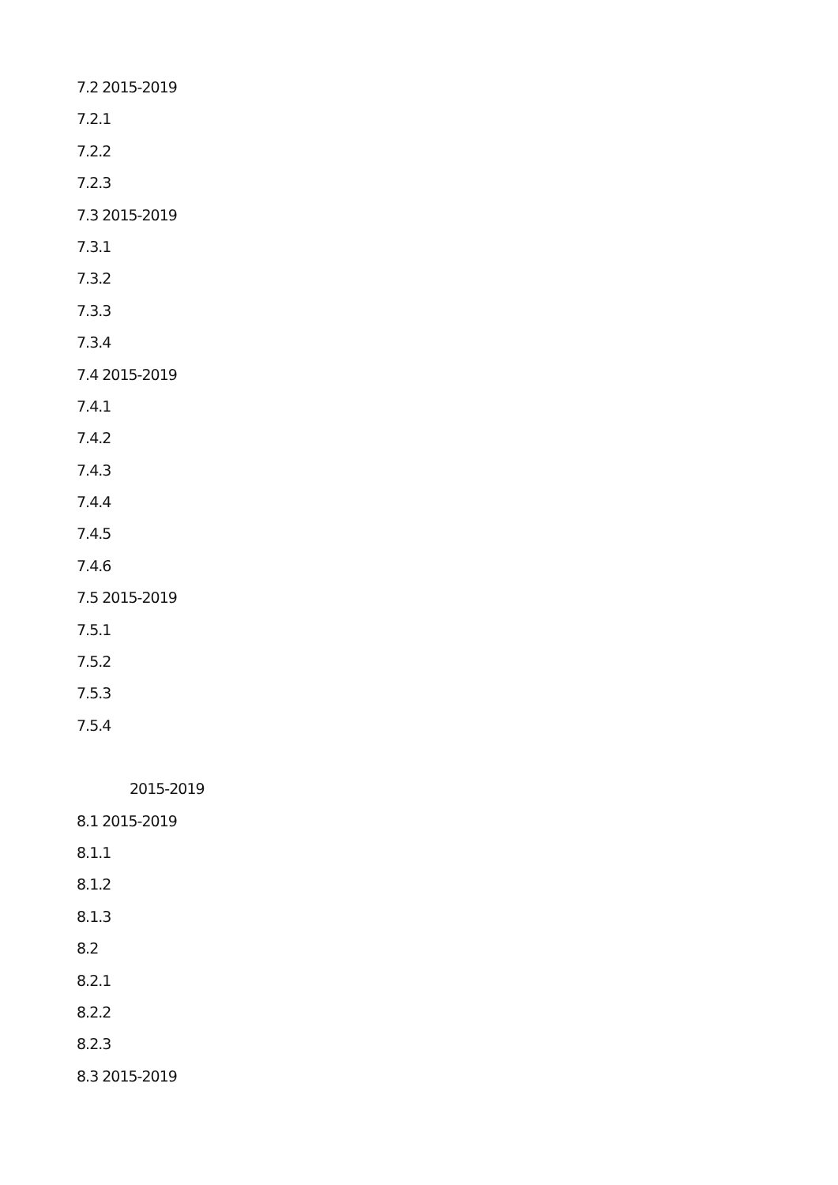7.2 2015-2019
7.2.1
7.2.2
7.2.3
7.3 2015-2019
7.3.1
7.3.2
7.3.3
7.3.4
7.4 2015-2019
7.4.1
7.4.2
7.4.3
7.4.4
7.4.5
7.4.6
7.5 2015-2019
7.5.1
7.5.2
7.5.3
7.5.4
2015-2019
8.1 2015-2019
8.1.1
8.1.2
8.1.3
8.2
8.2.1
8.2.2
8.2.3
8.3 2015-2019